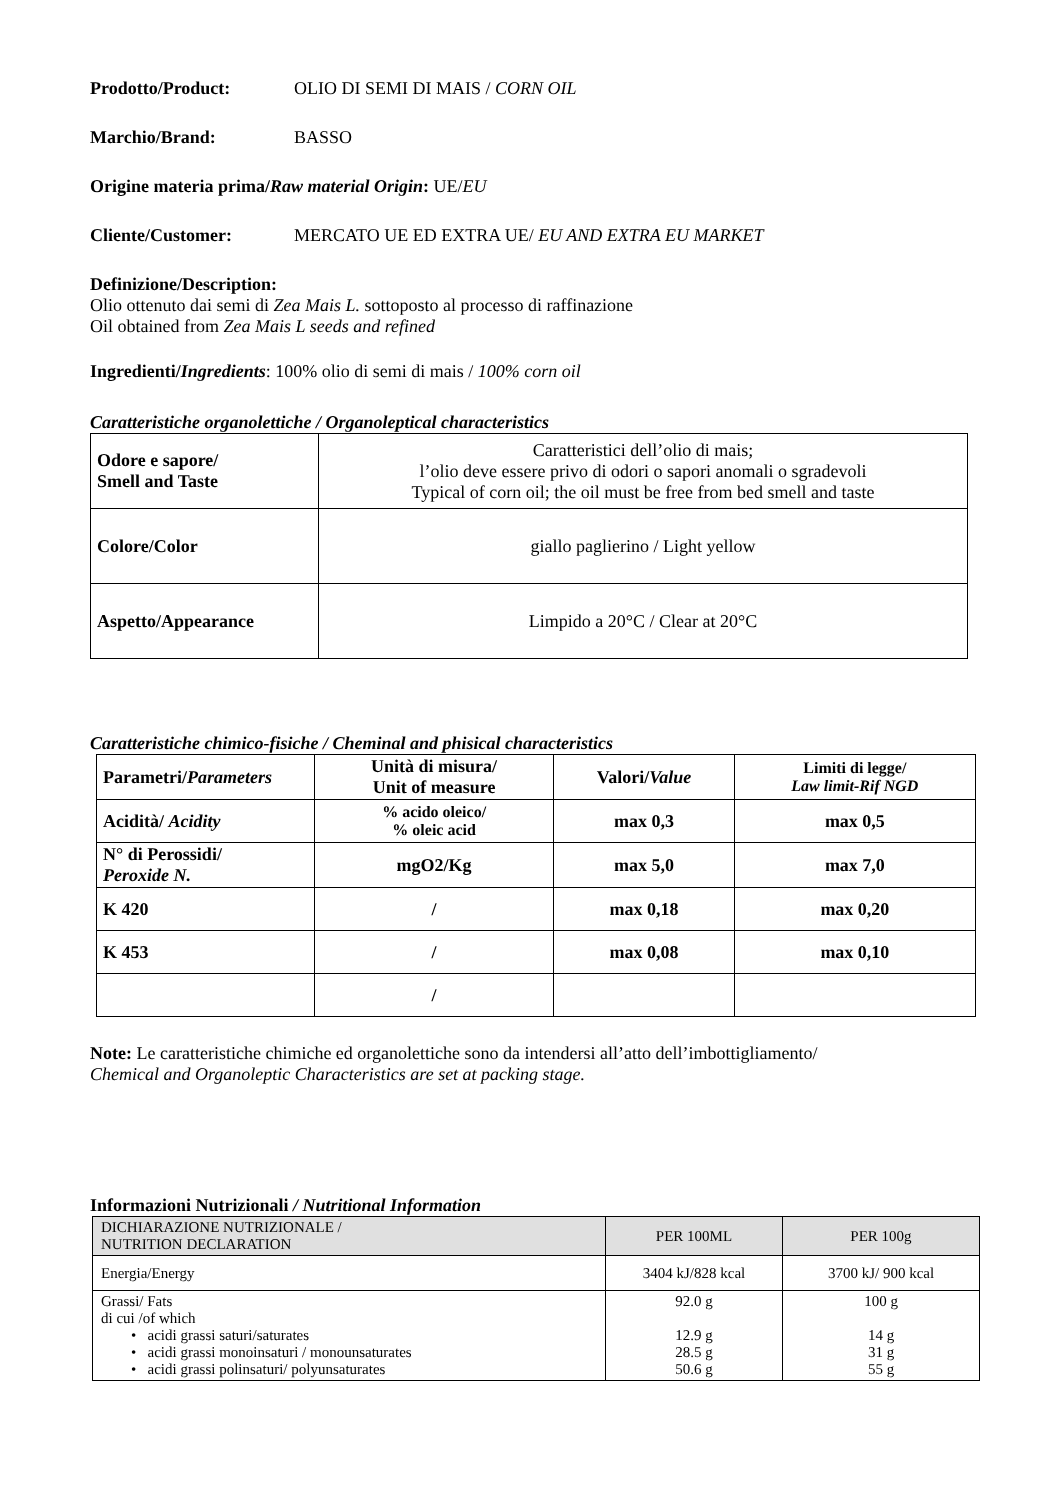Prodotto/Product: OLIO DI SEMI DI MAIS / CORN OIL
Marchio/Brand: BASSO
Origine materia prima/Raw material Origin: UE/EU
Cliente/Customer: MERCATO UE ED EXTRA UE/ EU AND EXTRA EU MARKET
Definizione/Description:
Olio ottenuto dai semi di Zea Mais L. sottoposto al processo di raffinazione
Oil obtained from Zea Mais L seeds and refined
Ingredienti/Ingredients: 100% olio di semi di mais / 100% corn oil
Caratteristiche organolettiche / Organoleptical characteristics
| Odore e sapore/ Smell and Taste | Caratteristici dell’olio di mais; l’olio deve essere privo di odori o sapori anomali o sgradevoli Typical of corn oil; the oil must be free from bed smell and taste |
| Colore/Color | giallo paglierino / Light yellow |
| Aspetto/Appearance | Limpido a 20°C / Clear at 20°C |
Caratteristiche chimico-fisiche / Cheminal and phisical characteristics
| Parametri/ Parameters | Unità di misura/ Unit of measure | Valori/ Value | Limiti di legge/ Law limit-Rif NGD |
| --- | --- | --- | --- |
| Acidità/ Acidity | % acido oleico/ % oleic acid | max 0,3 | max 0,5 |
| N° di Perossidi/ Peroxide N. | mgO2/Kg | max 5,0 | max 7,0 |
| K 420 | / | max 0,18 | max 0,20 |
| K 453 | / | max 0,08 | max 0,10 |
| | / | | |
Note: Le caratteristiche chimiche ed organolettiche sono da intendersi all’atto dell’imbottigliamento/
Chemical and Organoleptic Characteristics are set at packing stage.
Informazioni Nutrizionali / Nutritional Information
| DICHIARAZIONE NUTRIZIONALE / NUTRITION DECLARATION | PER 100ML | PER 100g |
| Energia/Energy | 3404 kJ/828 kcal | 3700 kJ/ 900 kcal |
| Grassi/ Fats di cui /of which • acidi grassi saturi/saturates • acidi grassi monoinsaturi / monounsaturates • acidi grassi polinsaturi/ polyunsaturates | 92.0 g 12.9 g 28.5 g 50.6 g | 100 g 14 g 31 g 55 g |